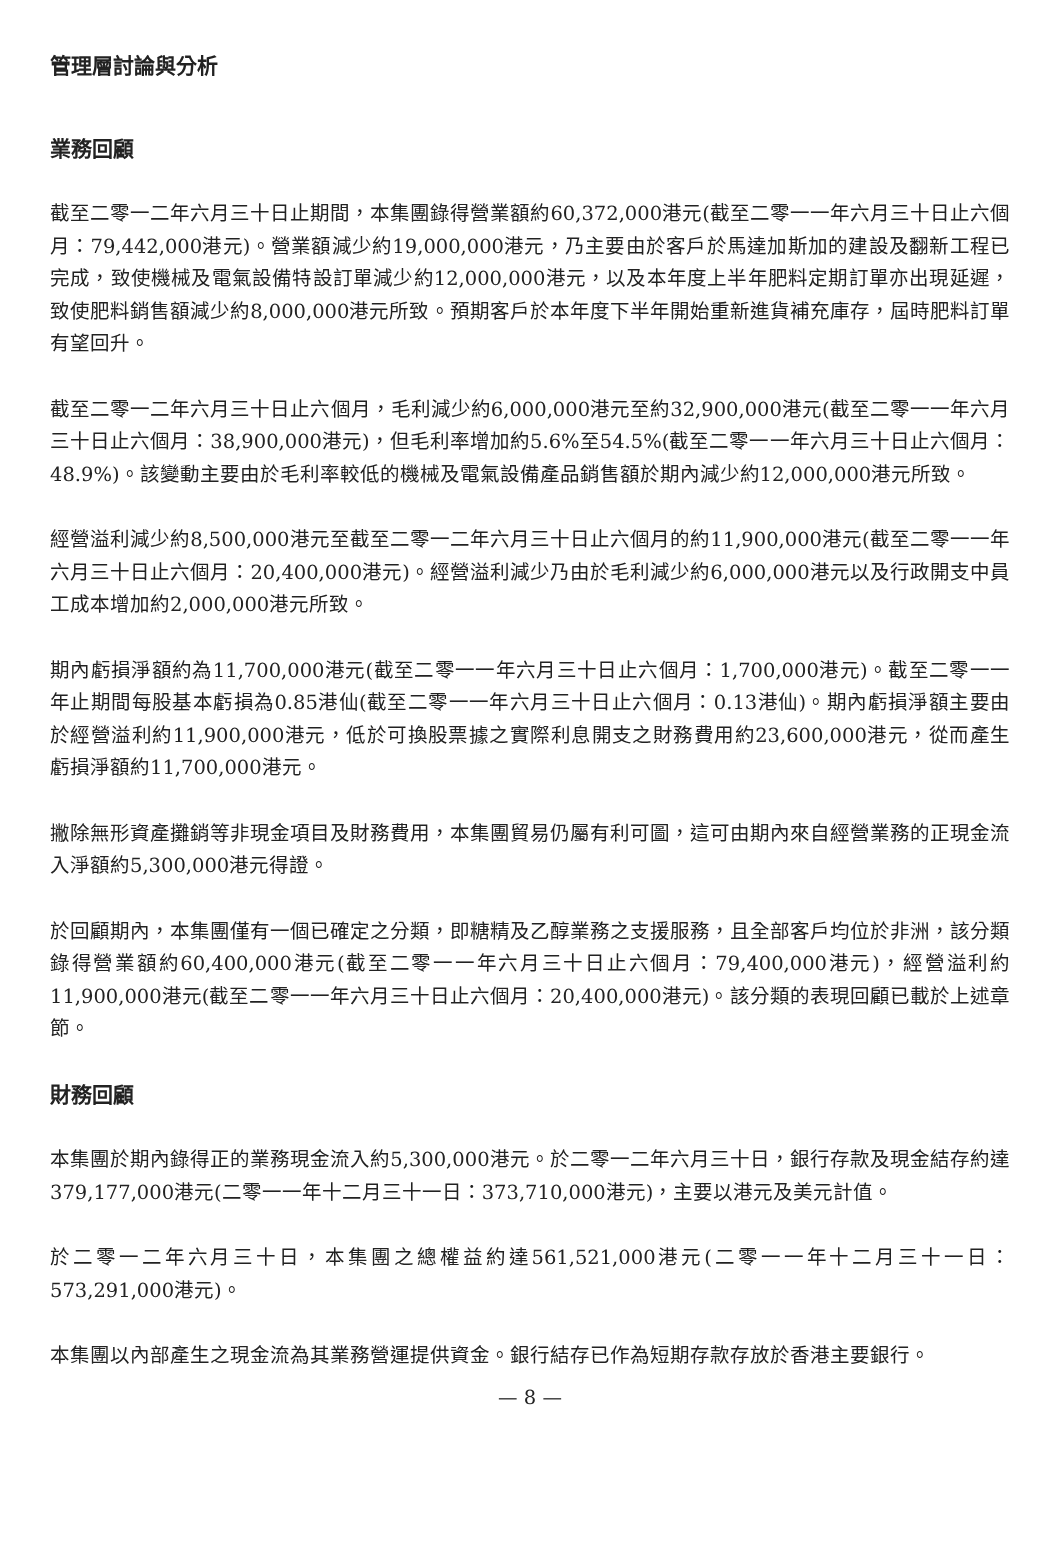管理層討論與分析
業務回顧
截至二零一二年六月三十日止期間，本集團錄得營業額約60,372,000港元(截至二零一一年六月三十日止六個月：79,442,000港元)。營業額減少約19,000,000港元，乃主要由於客戶於馬達加斯加的建設及翻新工程已完成，致使機械及電氣設備特設訂單減少約12,000,000港元，以及本年度上半年肥料定期訂單亦出現延遲，致使肥料銷售額減少約8,000,000港元所致。預期客戶於本年度下半年開始重新進貨補充庫存，屆時肥料訂單有望回升。
截至二零一二年六月三十日止六個月，毛利減少約6,000,000港元至約32,900,000港元(截至二零一一年六月三十日止六個月：38,900,000港元)，但毛利率增加約5.6%至54.5%(截至二零一一年六月三十日止六個月：48.9%)。該變動主要由於毛利率較低的機械及電氣設備產品銷售額於期內減少約12,000,000港元所致。
經營溢利減少約8,500,000港元至截至二零一二年六月三十日止六個月的約11,900,000港元(截至二零一一年六月三十日止六個月：20,400,000港元)。經營溢利減少乃由於毛利減少約6,000,000港元以及行政開支中員工成本增加約2,000,000港元所致。
期內虧損淨額約為11,700,000港元(截至二零一一年六月三十日止六個月：1,700,000港元)。截至二零一一年止期間每股基本虧損為0.85港仙(截至二零一一年六月三十日止六個月：0.13港仙)。期內虧損淨額主要由於經營溢利約11,900,000港元，低於可換股票據之實際利息開支之財務費用約23,600,000港元，從而產生虧損淨額約11,700,000港元。
撇除無形資產攤銷等非現金項目及財務費用，本集團貿易仍屬有利可圖，這可由期內來自經營業務的正現金流入淨額約5,300,000港元得證。
於回顧期內，本集團僅有一個已確定之分類，即糖精及乙醇業務之支援服務，且全部客戶均位於非洲，該分類錄得營業額約60,400,000港元(截至二零一一年六月三十日止六個月：79,400,000港元)，經營溢利約11,900,000港元(截至二零一一年六月三十日止六個月：20,400,000港元)。該分類的表現回顧已載於上述章節。
財務回顧
本集團於期內錄得正的業務現金流入約5,300,000港元。於二零一二年六月三十日，銀行存款及現金結存約達379,177,000港元(二零一一年十二月三十一日：373,710,000港元)，主要以港元及美元計值。
於二零一二年六月三十日，本集團之總權益約達561,521,000港元(二零一一年十二月三十一日：573,291,000港元)。
本集團以內部產生之現金流為其業務營運提供資金。銀行結存已作為短期存款存放於香港主要銀行。
— 8 —